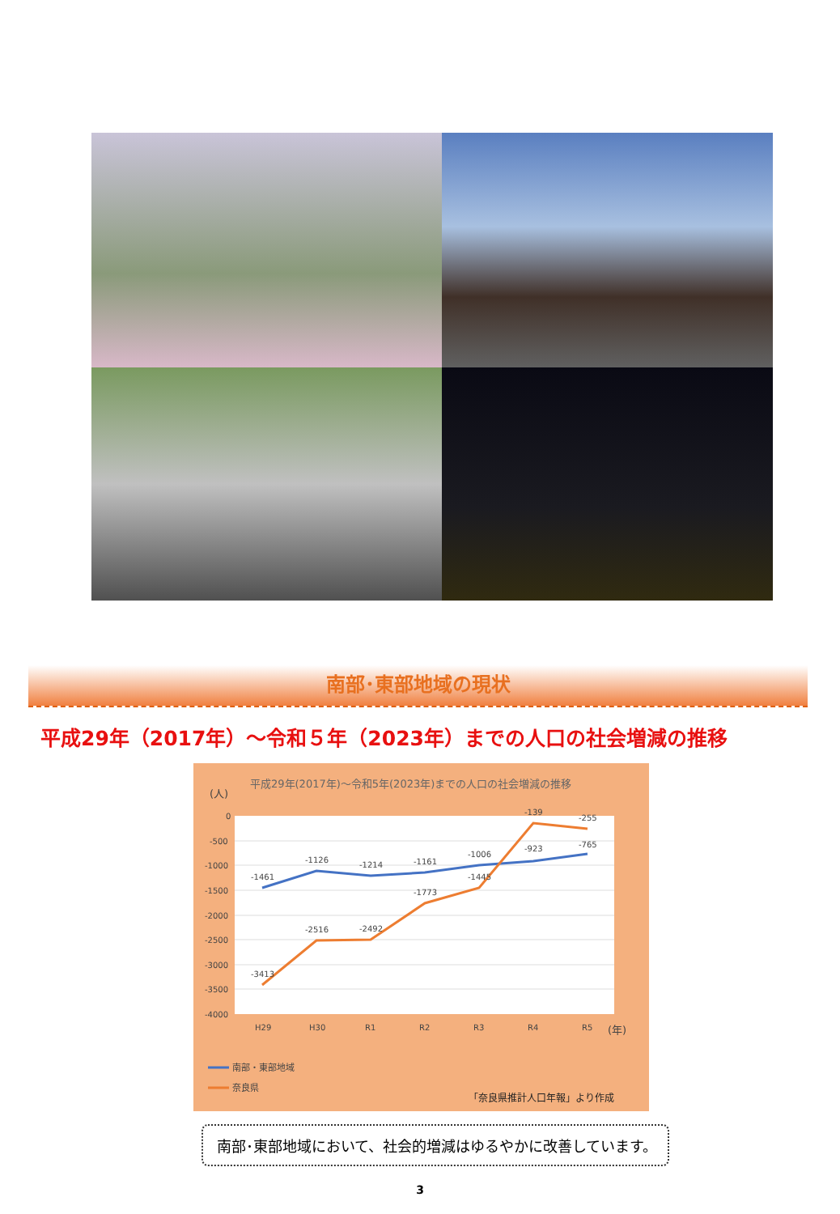南部･東部地域の現状
平成29年（2017年）～令和５年（2023年）までの人口の社会増減の推移
平成29年(2017年)～令和5年(2023年)までの人口の社会増減の推移
(人)
0
-500
-1000
-1500
-2000
-2500
-3000
-3500
-4000
-1461
-1126
-1214
-1161
-1006
-923
-765
-3413
-2516
-2492
-1773
-1445
-139
-255
H29
H30
R1
R2
R3
R4
R5
(年)
南部・東部地域
奈良県
「奈良県推計人口年報」より作成
南部･東部地域において、社会的増減はゆるやかに改善しています。
3